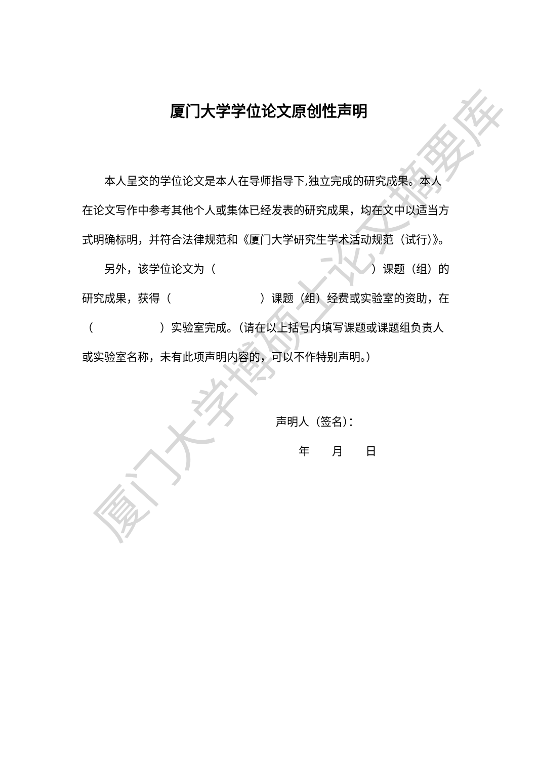厦门大学学位论文原创性声明
本人呈交的学位论文是本人在导师指导下,独立完成的研究成果。本人在论文写作中参考其他个人或集体已经发表的研究成果，均在文中以适当方式明确标明，并符合法律规范和《厦门大学研究生学术活动规范（试行）》。
另外，该学位论文为（　　　　　　　　　　　　　　）课题（组）的研究成果，获得（　　　　　　　　）课题（组）经费或实验室的资助，在（　　　　　　）实验室完成。（请在以上括号内填写课题或课题组负责人或实验室名称，未有此项声明内容的，可以不作特别声明。）
声明人（签名）：
年　　月　　日
厦门大学博硕士论文摘要库